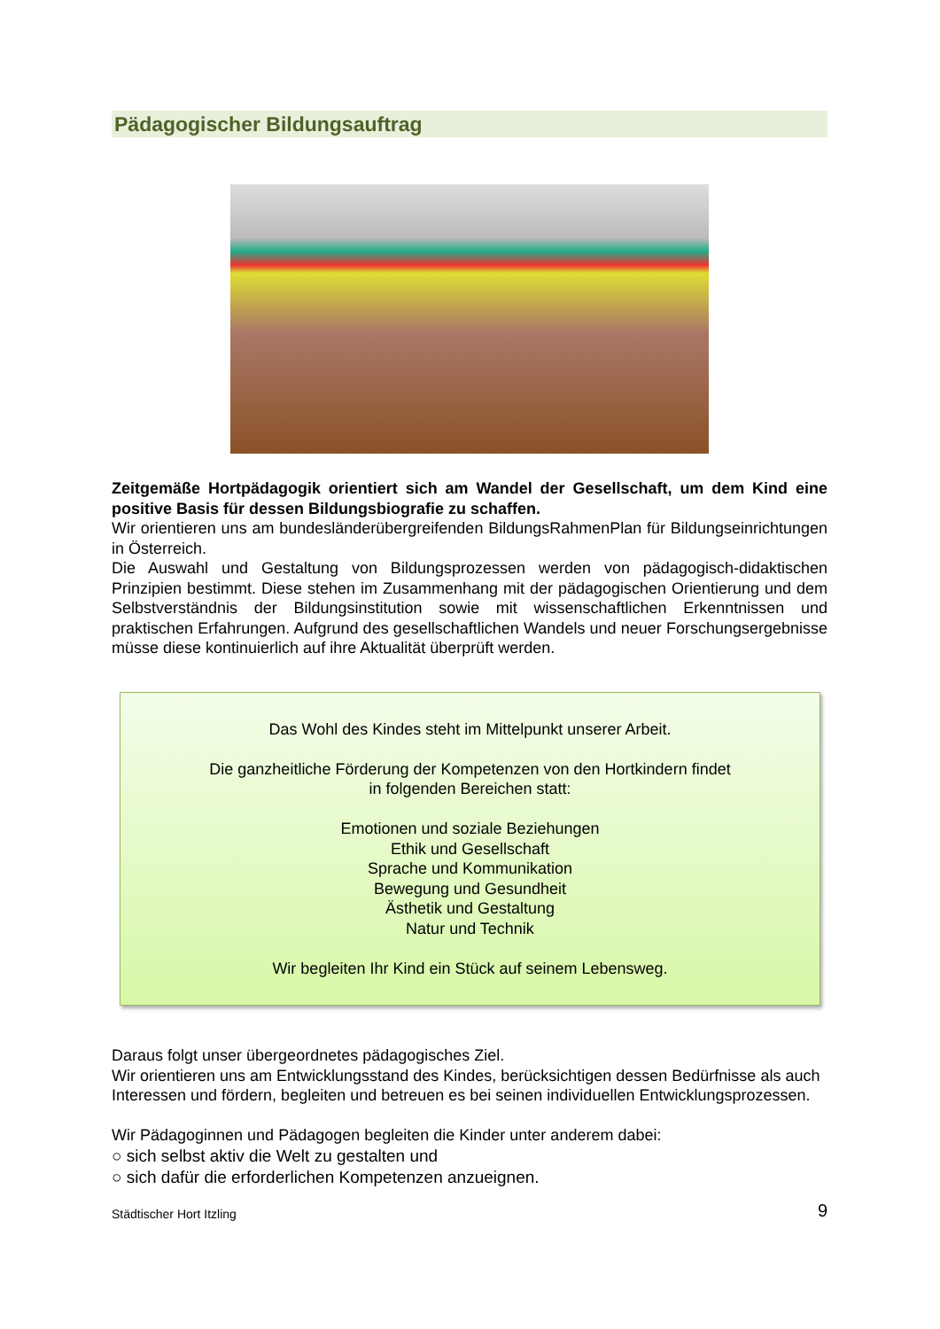Pädagogischer Bildungsauftrag
Zeitgemäße Hortpädagogik orientiert sich am Wandel der Gesellschaft, um dem Kind eine positive Basis für dessen Bildungsbiografie zu schaffen.
Wir orientieren uns am bundesländerübergreifenden BildungsRahmenPlan für Bildungseinrichtungen in Österreich.
Die Auswahl und Gestaltung von Bildungsprozessen werden von pädagogisch-didaktischen Prinzipien bestimmt. Diese stehen im Zusammenhang mit der pädagogischen Orientierung und dem Selbstverständnis der Bildungsinstitution sowie mit wissenschaftlichen Erkenntnissen und praktischen Erfahrungen. Aufgrund des gesellschaftlichen Wandels und neuer Forschungsergebnisse müsse diese kontinuierlich auf ihre Aktualität überprüft werden.
Das Wohl des Kindes steht im Mittelpunkt unserer Arbeit.
Die ganzheitliche Förderung der Kompetenzen von den Hortkindern findet
in folgenden Bereichen statt:
Emotionen und soziale Beziehungen
Ethik und Gesellschaft
Sprache und Kommunikation
Bewegung und Gesundheit
Ästhetik und Gestaltung
Natur und Technik
Wir begleiten Ihr Kind ein Stück auf seinem Lebensweg.
Daraus folgt unser übergeordnetes pädagogisches Ziel.
Wir orientieren uns am Entwicklungsstand des Kindes, berücksichtigen dessen Bedürfnisse als auch Interessen und fördern, begleiten und betreuen es bei seinen individuellen Entwicklungsprozessen.
Wir Pädagoginnen und Pädagogen begleiten die Kinder unter anderem dabei:
○ sich selbst aktiv die Welt zu gestalten und
○ sich dafür die erforderlichen Kompetenzen anzueignen.
Städtischer Hort Itzling 9